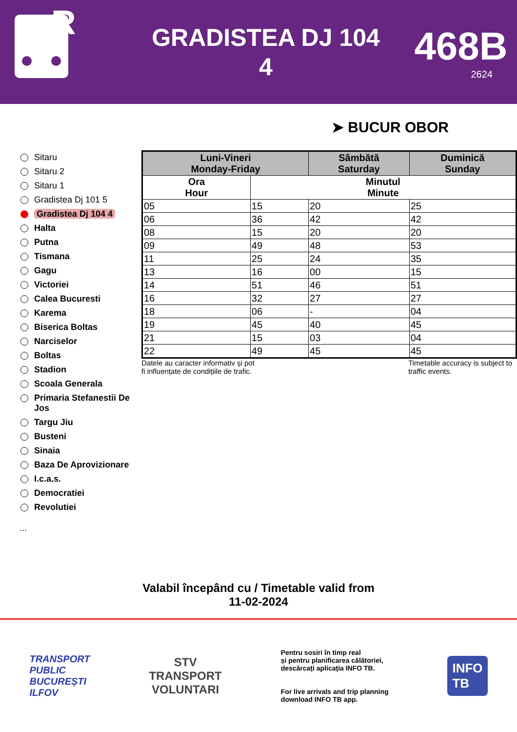R
GRADISTEA DJ 104
4
468B
2624
➤ BUCUR OBOR
Sitaru
Sitaru 2
Sitaru 1
Gradistea Dj 101 5
Gradistea Dj 104 4
Halta
Putna
Tismana
Gagu
Victoriei
Calea Bucuresti
Karema
Biserica Boltas
Narciselor
Boltas
Stadion
Scoala Generala
Primaria Stefanestii De Jos
Targu Jiu
Busteni
Sinaia
Baza De Aprovizionare
I.c.a.s.
Democratiei
Revolutiei
...
| Luni-Vineri Monday-Friday | | Sâmbătă Saturday | Duminică Sunday |
| --- | --- | --- | --- |
| Ora Hour | Minutul Minute | | |
| 05 | 15 | 20 | 25 |
| 06 | 36 | 42 | 42 |
| 08 | 15 | 20 | 20 |
| 09 | 49 | 48 | 53 |
| 11 | 25 | 24 | 35 |
| 13 | 16 | 00 | 15 |
| 14 | 51 | 46 | 51 |
| 16 | 32 | 27 | 27 |
| 18 | 06 | - | 04 |
| 19 | 45 | 40 | 45 |
| 21 | 15 | 03 | 04 |
| 22 | 49 | 45 | 45 |
Datele au caracter informativ și pot
fi influențate de condițiile de trafic. Timetable accuracy is subject to
traffic events.
Valabil începând cu / Timetable valid from
11-02-2024
TRANSPORT
PUBLIC
BUCUREȘTI
ILFOV
STV
TRANSPORT
VOLUNTARI
Pentru sosiri în timp real
și pentru planificarea călătoriei,
descărcați aplicația INFO TB.
For live arrivals and trip planning
download INFO TB app.
INFO
TB